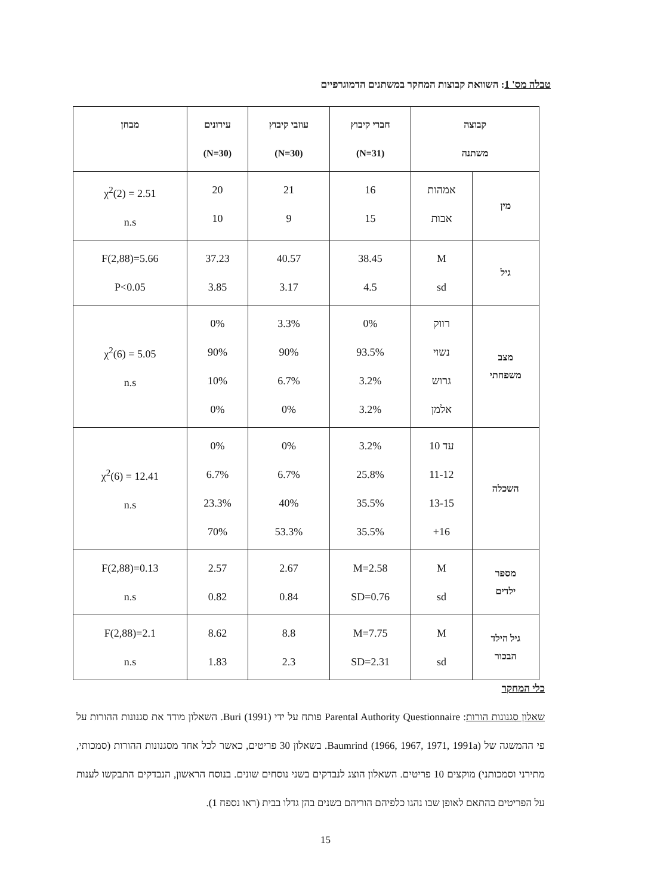טבלה מס' 1: השוואת קבוצות המחקר במשתנים הדמוגרפיים
| קבוצה משתנה | | חברי קיבוץ (N=31) | עוזבי קיבוץ (N=30) | עירונים (N=30) | מבחן |
| --- | --- | --- | --- | --- | --- |
| מין | אמהות אבות | 16 15 | 21 9 | 20 10 | χ<sup>2</sup>(2) = 2.51 n.s |
| גיל | M sd | 38.45 4.5 | 40.57 3.17 | 37.23 3.85 | F(2,88)=5.66 P<0.05 |
| מצב משפחתי | רווק נשוי גרוש אלמן | 0% 93.5% 3.2% 3.2% | 3.3% 90% 6.7% 0% | 0% 90% 10% 0% | χ<sup>2</sup>(6) = 5.05 n.s |
| השכלה | עד 10 11-12 13-15 16+ | 3.2% 25.8% 35.5% 35.5% | 0% 6.7% 40% 53.3% | 0% 6.7% 23.3% 70% | χ<sup>2</sup>(6) = 12.41 n.s |
| מספר ילדים | M sd | M=2.58 SD=0.76 | 2.67 0.84 | 2.57 0.82 | F(2,88)=0.13 n.s |
| גיל הילד הבכור | M sd | M=7.75 SD=2.31 | 8.8 2.3 | 8.62 1.83 | F(2,88)=2.1 n.s |
כלי המחקר
שאלון סגנונות הורות: Parental Authority Questionnaire פותח על ידי Buri (1991). השאלון מודד את סגנונות ההורות על פי ההמשגה של Baumrind (1966, 1967, 1971, 1991a). בשאלון 30 פריטים, כאשר לכל אחד מסגנונות ההורות (סמכותי, מתירני וסמכותני) מוקצים 10 פריטים. השאלון הוצג לנבדקים בשני נוסחים שונים. בנוסח הראשון, הנבדקים התבקשו לענות על הפריטים בהתאם לאופן שבו נהגו כלפיהם הוריהם בשנים בהן גדלו בבית (ראו נספח 1).
15